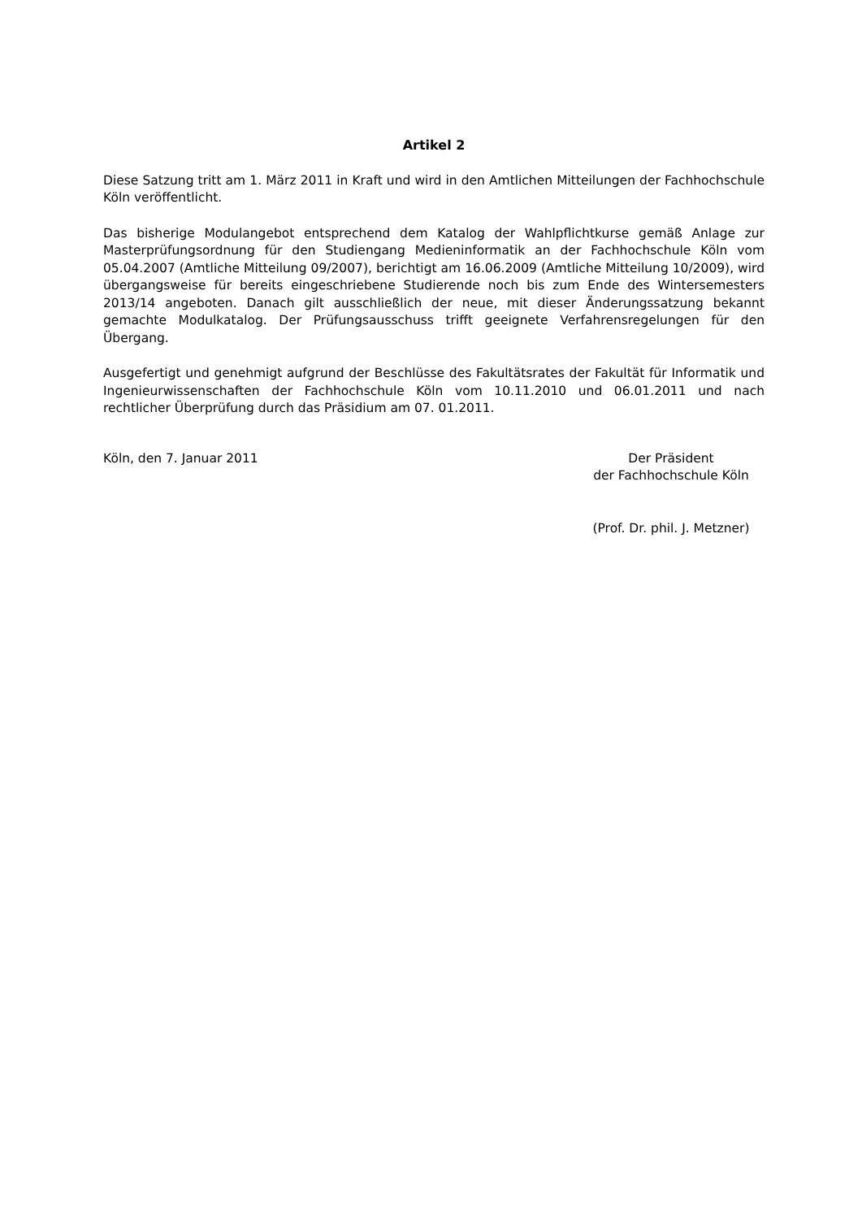Artikel 2
Diese Satzung tritt am 1. März 2011 in Kraft und wird in den Amtlichen Mitteilungen der Fachhochschule Köln veröffentlicht.
Das bisherige Modulangebot entsprechend dem Katalog der Wahlpflichtkurse gemäß Anlage zur Masterprüfungsordnung für den Studiengang Medieninformatik an der Fachhochschule Köln vom 05.04.2007 (Amtliche Mitteilung 09/2007), berichtigt am 16.06.2009 (Amtliche Mitteilung 10/2009), wird übergangsweise für bereits eingeschriebene Studierende noch bis zum Ende des Wintersemesters 2013/14 angeboten. Danach gilt ausschließlich der neue, mit dieser Änderungssatzung bekannt gemachte Modulkatalog. Der Prüfungsausschuss trifft geeignete Verfahrensregelungen für den Übergang.
Ausgefertigt und genehmigt aufgrund der Beschlüsse des Fakultätsrates der Fakultät für Informatik und Ingenieurwissenschaften der Fachhochschule Köln vom 10.11.2010 und 06.01.2011 und nach rechtlicher Überprüfung durch das Präsidium am 07. 01.2011.
Köln, den 7. Januar 2011 Der Präsident
der Fachhochschule Köln
(Prof. Dr. phil. J. Metzner)